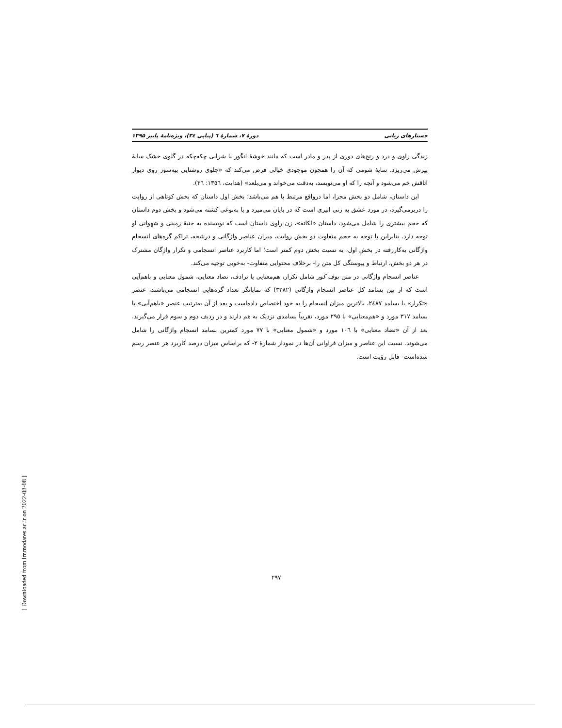جستارهای زبانی دورهٔ ۷، شمارهٔ ٦ (پیاپی ٣٤)، ویژه‌نامهٔ پاییز ۱۳۹۵
زندگی راوی و درد و رنج‌های دوری از پدر و مادر است که مانند خوشهٔ انگور یا شرابی چکه‌چکه در گلوی خشک سایهٔ پیرش می‌ریزد. سایهٔ شومی که آن را همچون موجودی خیالی فرض می‌کند که «جلوی روشنایی پیه‌سوز روی دیوار اتاقش خم می‌شود و آنچه را که او می‌نویسد، به‌دقت می‌خواند و می‌بلعد» (هدایت، ١٣٥٦: ٣٦).
این داستان، شامل دو بخش مجزا، اما درواقع مرتبط با هم می‌باشد؛ بخش اول داستان که بخش کوتاهی از روایت را دربرمی‌گیرد، در مورد عشق به زنی اثیری است که در پایان می‌میرد و یا به‌نوعی کشته می‌شود و بخش دوم داستان که حجم بیشتری را شامل می‌شود، داستان «لکاته»، زن راوی داستان است که نویسنده به جنبهٔ زمینی و شهوانی او توجه دارد. بنابراین با توجه به حجم متفاوت دو بخش روایت، میزان عناصر واژگانی و درنتیجه، تراکم گره‌های انسجام واژگانی به‌کاررفته در بخش اول، به نسبت بخش دوم کمتر است؛ اما کاربرد عناصر انسجامی و تکرار واژگان مشترک در هر دو بخش، ارتباط و پیوستگی کل متن را- برخلاف محتوایی متفاوت- به‌خوبی توجیه می‌کند.
عناصر انسجام واژگانی در متن بوف کور شامل تکرار، هم‌معنایی یا ترادف، تضاد معنایی، شمول معنایی و باهم‌آیی است که از بین بسامد کل عناصر انسجام واژگانی (٣٢٨٢) که نمایانگر تعداد گره‌هایی انسجامی می‌باشند، عنصر «تکرار» با بسامد ٢٤٨٧، بالاترین میزان انسجام را به خود اختصاص داده‌است و بعد از آن به‌ترتیب عنصر «باهم‌آیی» با بسامد ٣١٧ مورد و «هم‌معنایی» با ٢٩٥ مورد، تقریباً بسامدی نزدیک به هم دارند و در ردیف دوم و سوم قرار می‌گیرند. بعد از آن «تضاد معنایی» با ١٠٦ مورد و «شمول معنایی» با ٧٧ مورد کمترین بسامد انسجام واژگانی را شامل می‌شوند. نسبت این عناصر و میزان فراوانی آن‌ها در نمودار شمارهٔ ٢- که براساس میزان درصد کاربرد هر عنصر رسم شده‌است- قابل رؤیت است.
٢٩٧
[ Downloaded from lrr.modares.ac.ir on 2022-08-08 ]